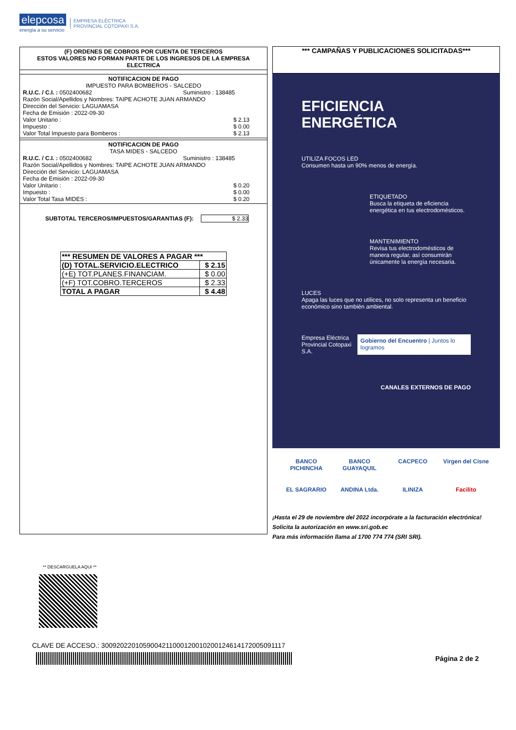elepcosa
energía a su servicio
EMPRESA ELÉCTRICA
PROVINCIAL COTOPAXI S.A.
(F) ORDENES DE COBROS POR CUENTA DE TERCEROS
ESTOS VALORES NO FORMAN PARTE DE LOS INGRESOS DE LA EMPRESA ELECTRICA
NOTIFICACION DE PAGO
IMPUESTO PARA BOMBEROS - SALCEDO
R.U.C. / C.I. : 0502400682 Suministro : 138485
Razón Social/Apellidos y Nombres: TAIPE ACHOTE JUAN ARMANDO
Dirección del Servicio: LAGUAMASA
Fecha de Emisión : 2022-09-30
Valor Unitario : $ 2.13
Impuesto : $ 0.00
Valor Total Impuesto para Bomberos : $ 2.13
NOTIFICACION DE PAGO
TASA MIDES - SALCEDO
R.U.C. / C.I. : 0502400682 Suministro : 138485
Razón Social/Apellidos y Nombres: TAIPE ACHOTE JUAN ARMANDO
Dirección del Servicio: LAGUAMASA
Fecha de Emisión : 2022-09-30
Valor Unitario : $ 0.20
Impuesto : $ 0.00
Valor Total Tasa MIDES : $ 0.20
SUBTOTAL TERCEROS/IMPUESTOS/GARANTIAS (F): $ 2.33
| *** RESUMEN DE VALORES A PAGAR *** | |
| --- | --- |
| (D) TOTAL.SERVICIO.ELECTRICO | $ 2.15 |
| (+E) TOT.PLANES.FINANCIAM. | $ 0.00 |
| (+F) TOT.COBRO.TERCEROS | $ 2.33 |
| TOTAL A PAGAR | $ 4.48 |
*** CAMPAÑAS Y PUBLICACIONES SOLICITADAS***
EFICIENCIA
ENERGÉTICA
UTILIZA FOCOS LED
Consumen hasta un 90% menos de energía.
ETIQUETADO
Busca la etiqueta de eficiencia energética en tus electrodomésticos.
MANTENIMIENTO
Revisa tus electrodomésticos de manera regular, así consumirán únicamente la energía necesaria.
LUCES
Apaga las luces que no utilices, no solo representa un beneficio económico sino también ambiental.
Empresa Eléctrica
Provincial Cotopaxi S.A. Gobierno del Encuentro | Juntos lo logramos
CANALES EXTERNOS DE PAGO
BANCO PICHINCHA BANCO GUAYAQUIL CACPECO Virgen del Cisne EL SAGRARIO ANDINA Ltda. ILINIZA Facilito
¡Hasta el 29 de noviembre del 2022 incorpórate a la facturación electrónica!
Solicita la autorización en www.sri.gob.ec
Para más información llama al 1700 774 774 (SRI SRI).
** DESCARGUELA AQUI **
CLAVE DE ACCESO.: 3009202201059004211000120010200124614172005091117
Página 2 de 2